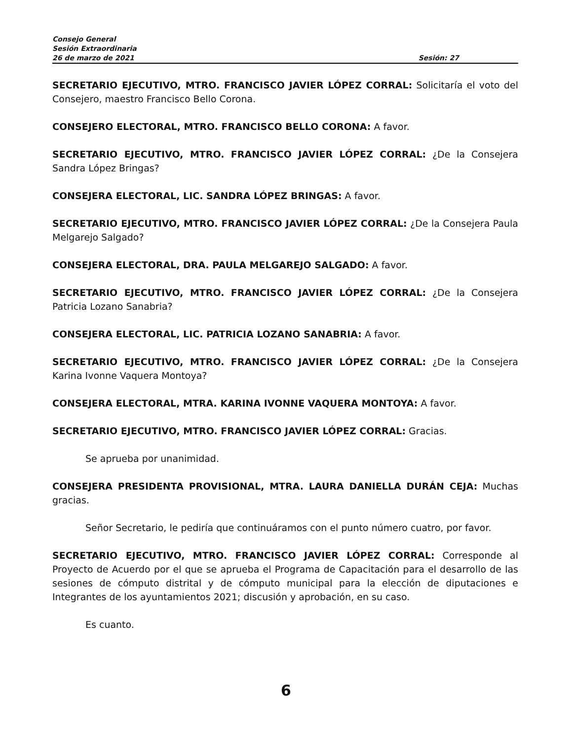Consejo General
Sesión Extraordinaria
26 de marzo de 2021 Sesión: 27
SECRETARIO EJECUTIVO, MTRO. FRANCISCO JAVIER LÓPEZ CORRAL: Solicitaría el voto del Consejero, maestro Francisco Bello Corona.
CONSEJERO ELECTORAL, MTRO. FRANCISCO BELLO CORONA: A favor.
SECRETARIO EJECUTIVO, MTRO. FRANCISCO JAVIER LÓPEZ CORRAL: ¿De la Consejera Sandra López Bringas?
CONSEJERA ELECTORAL, LIC. SANDRA LÓPEZ BRINGAS: A favor.
SECRETARIO EJECUTIVO, MTRO. FRANCISCO JAVIER LÓPEZ CORRAL: ¿De la Consejera Paula Melgarejo Salgado?
CONSEJERA ELECTORAL, DRA. PAULA MELGAREJO SALGADO: A favor.
SECRETARIO EJECUTIVO, MTRO. FRANCISCO JAVIER LÓPEZ CORRAL: ¿De la Consejera Patricia Lozano Sanabria?
CONSEJERA ELECTORAL, LIC. PATRICIA LOZANO SANABRIA: A favor.
SECRETARIO EJECUTIVO, MTRO. FRANCISCO JAVIER LÓPEZ CORRAL: ¿De la Consejera Karina Ivonne Vaquera Montoya?
CONSEJERA ELECTORAL, MTRA. KARINA IVONNE VAQUERA MONTOYA: A favor.
SECRETARIO EJECUTIVO, MTRO. FRANCISCO JAVIER LÓPEZ CORRAL: Gracias.
Se aprueba por unanimidad.
CONSEJERA PRESIDENTA PROVISIONAL, MTRA. LAURA DANIELLA DURÁN CEJA: Muchas gracias.
Señor Secretario, le pediría que continuáramos con el punto número cuatro, por favor.
SECRETARIO EJECUTIVO, MTRO. FRANCISCO JAVIER LÓPEZ CORRAL: Corresponde al Proyecto de Acuerdo por el que se aprueba el Programa de Capacitación para el desarrollo de las sesiones de cómputo distrital y de cómputo municipal para la elección de diputaciones e Integrantes de los ayuntamientos 2021; discusión y aprobación, en su caso.
Es cuanto.
6